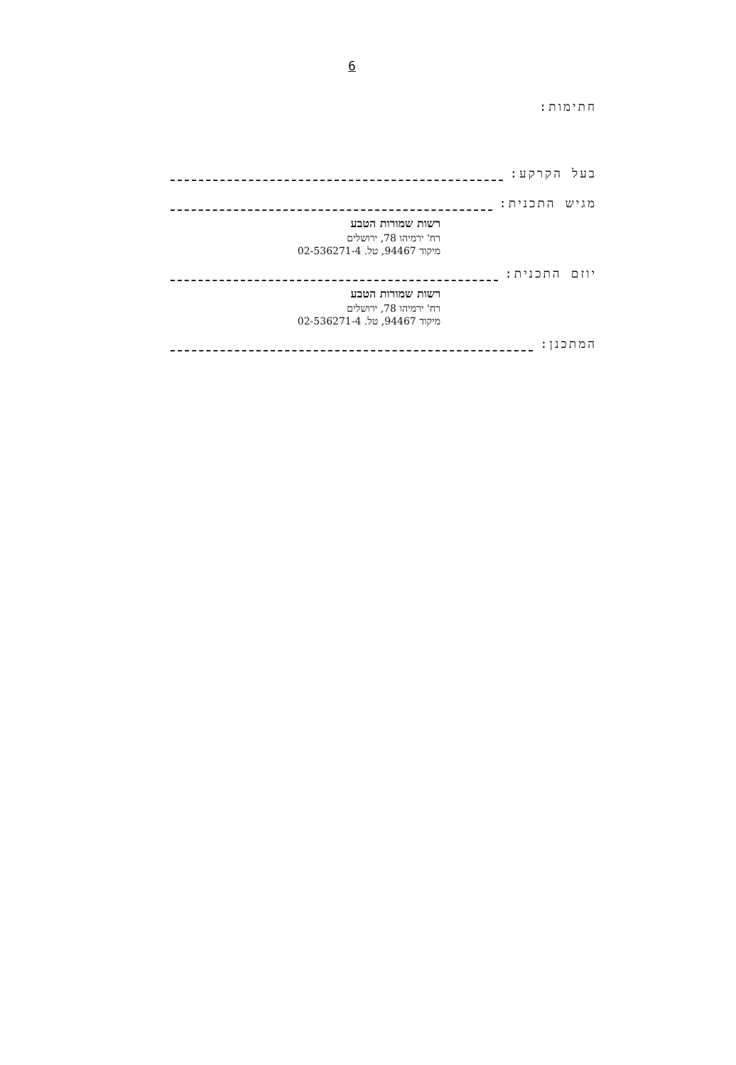6
חתימות:
בעל הקרקע:
מגיש התכנית:
רשות שמורות הטבע
רח' ירמיהו 78, ירושלים
מיקוד 94467, טל. 02-536271-4
יוזם התכנית:
רשות שמורות הטבע
רח' ירמיהו 78, ירושלים
מיקוד 94467, טל. 02-536271-4
המתכנן: